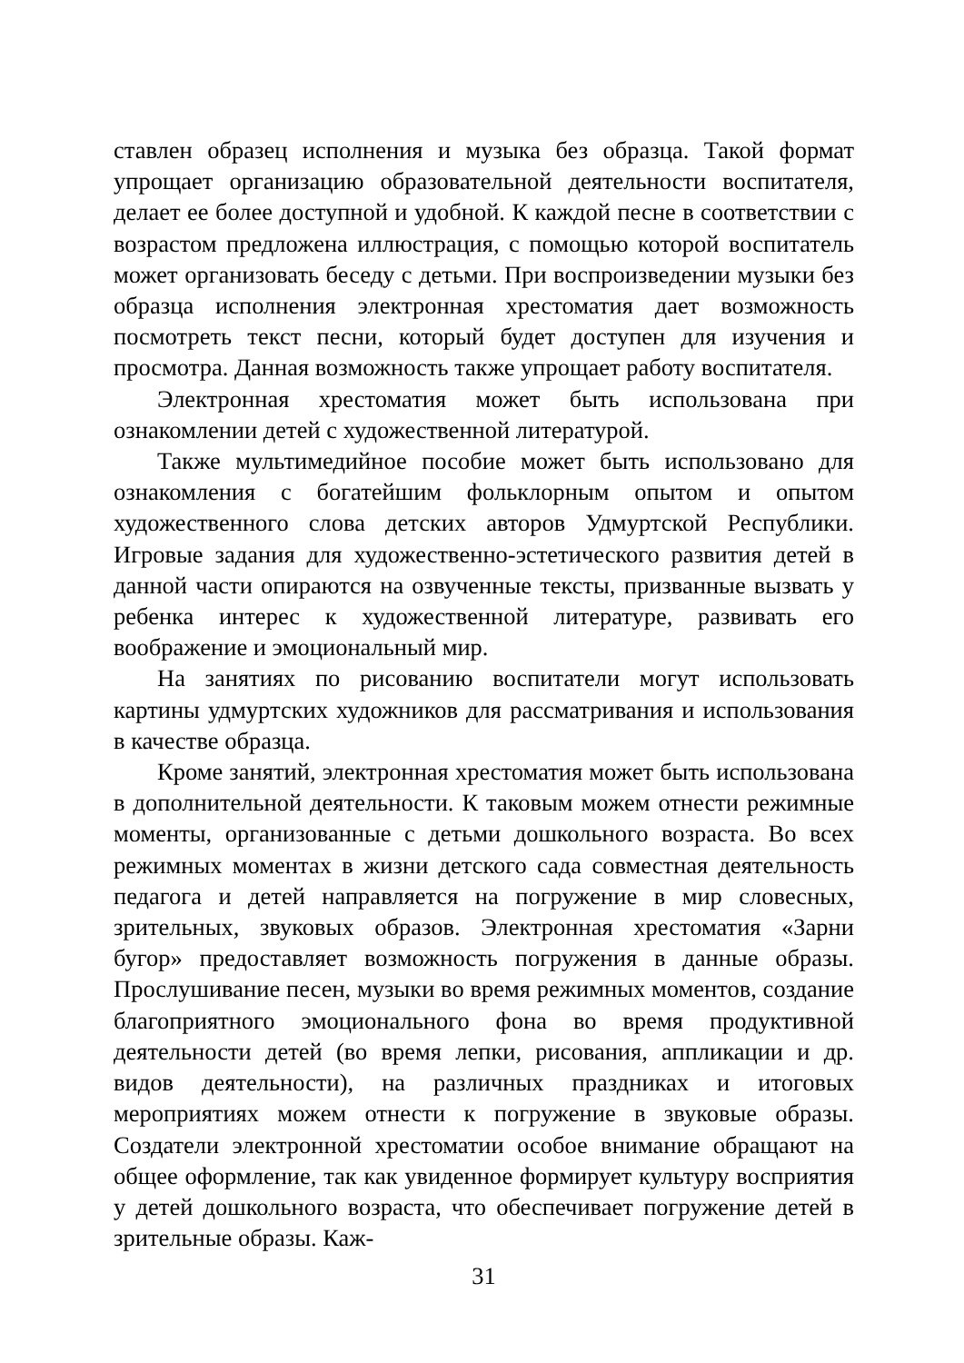ставлен образец исполнения и музыка без образца. Такой формат упрощает организацию образовательной деятельности воспитателя, делает ее более доступной и удобной. К каждой песне в соответствии с возрастом предложена иллюстрация, с помощью которой воспитатель может организовать беседу с детьми. При воспроизведении музыки без образца исполнения электронная хрестоматия дает возможность посмотреть текст песни, который будет доступен для изучения и просмотра. Данная возможность также упрощает работу воспитателя.
Электронная хрестоматия может быть использована при ознакомлении детей с художественной литературой.
Также мультимедийное пособие может быть использовано для ознакомления с богатейшим фольклорным опытом и опытом художественного слова детских авторов Удмуртской Республики. Игровые задания для художественно-эстетического развития детей в данной части опираются на озвученные тексты, призванные вызвать у ребенка интерес к художественной литературе, развивать его воображение и эмоциональный мир.
На занятиях по рисованию воспитатели могут использовать картины удмуртских художников для рассматривания и использования в качестве образца.
Кроме занятий, электронная хрестоматия может быть использована в дополнительной деятельности. К таковым можем отнести режимные моменты, организованные с детьми дошкольного возраста. Во всех режимных моментах в жизни детского сада совместная деятельность педагога и детей направляется на погружение в мир словесных, зрительных, звуковых образов. Электронная хрестоматия «Зарни бугор» предоставляет возможность погружения в данные образы. Прослушивание песен, музыки во время режимных моментов, создание благоприятного эмоционального фона во время продуктивной деятельности детей (во время лепки, рисования, аппликации и др. видов деятельности), на различных праздниках и итоговых мероприятиях можем отнести к погружение в звуковые образы. Создатели электронной хрестоматии особое внимание обращают на общее оформление, так как увиденное формирует культуру восприятия у детей дошкольного возраста, что обеспечивает погружение детей в зрительные образы. Каж-
31